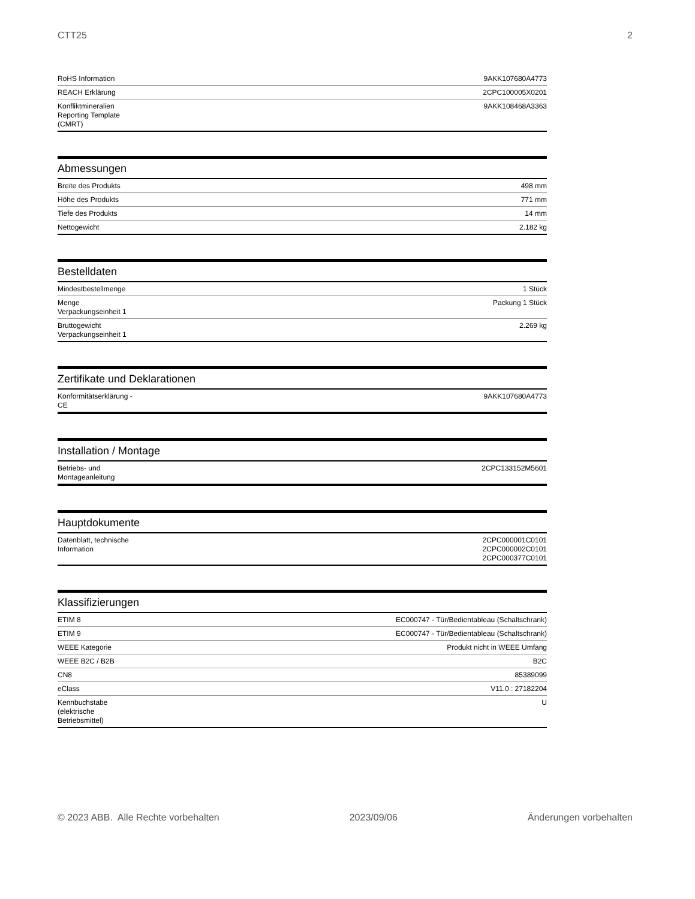CTT25 2
| RoHS Information | 9AKK107680A4773 |
| REACH Erklärung | 2CPC100005X0201 |
| Konfliktmineralien Reporting Template (CMRT) | 9AKK108468A3363 |
Abmessungen
| Breite des Produkts | 498 mm |
| Höhe des Produkts | 771 mm |
| Tiefe des Produkts | 14 mm |
| Nettogewicht | 2.182 kg |
Bestelldaten
| Mindestbestellmenge | 1 Stück |
| Menge Verpackungseinheit 1 | Packung 1 Stück |
| Bruttogewicht Verpackungseinheit 1 | 2.269 kg |
Zertifikate und Deklarationen
| Konformitätserklärung - CE | 9AKK107680A4773 |
Installation / Montage
| Betriebs- und Montageanleitung | 2CPC133152M5601 |
Hauptdokumente
| Datenblatt, technische Information | 2CPC000001C0101 2CPC000002C0101 2CPC000377C0101 |
Klassifizierungen
| ETIM 8 | EC000747 - Tür/Bedientableau (Schaltschrank) |
| ETIM 9 | EC000747 - Tür/Bedientableau (Schaltschrank) |
| WEEE Kategorie | Produkt nicht in WEEE Umfang |
| WEEE B2C / B2B | B2C |
| CN8 | 85389099 |
| eClass | V11.0 : 27182204 |
| Kennbuchstabe (elektrische Betriebsmittel) | U |
© 2023 ABB. Alle Rechte vorbehalten 2023/09/06 Änderungen vorbehalten